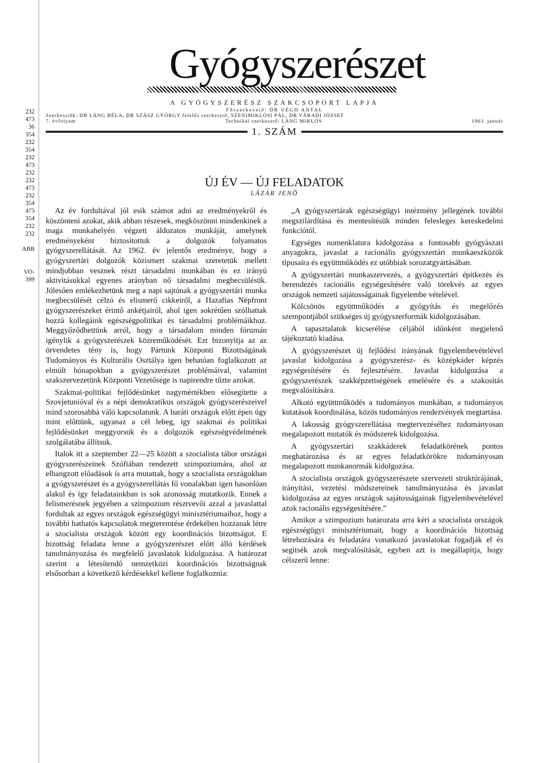232
473
36
354
232
354
232
473
232
232
473
232
354
473
354
232
232
ABB
VO-
399
Gyógyszerészet
A GYÓGYSZERÉSZ SZAKCSOPORT LAPJA
Főszerkesztő: DR VÉGH ANTAL
Szerkesztők: DR LÁNG BÉLA, DR SZÁSZ GYÖRGY felelős szerkesztő, SZENIMIKLÓSI PÁL, DR VÁRADI JÓZSEF
7. évfolyam Technikai szerkesztő: LÁNG MIKLÓS 1963. január
1. SZÁM
ÚJ ÉV — ÚJ FELADATOK
LÁZÁR JENŐ
Az év fordultával jól esik számot adni az eredményekről és köszönteni azokat, akik abban részesek, megköszönni mindenkinek a maga munkahelyén végzett áldozatos munkáját, amelynek eredményeként biztosítottuk a dolgozók folyamatos gyógyszerellátását. Az 1962. év jelentős eredménye, hogy a gyógyszertári dolgozók közismert szakmai szeretetük mellett mindjobban vesznek részt társadalmi munkában és ez irányú aktivitásukkal egyenes arányban nő társadalmi megbecsülésük. Jólesően emlékezhetünk meg a napi sajtónak a gyógyszertári munka megbecsülését célzó és elismerő cikkeiről, a Hazafias Népfront gyógyszerészeket érintő ankétjairól, ahol igen sokrétűen szólhattak hozzá kollegáink egészségpolitikai és társadalmi problémáikhoz. Meggyőződhettünk arról, hogy a társadalom minden fórumán igénylik a gyógyszerészek közreműködését. Ezt bizonyítja az az örvendetes tény is, hogy Pártunk Központi Bizottságának Tudományos és Kulturális Osztálya igen behatóan foglalkozott az elmúlt hónapokban a gyógyszerészet problémáival, valamint szakszervezetünk Központi Vezetősége is napirendre tűzte azokat.
Szakmai-politikai fejlődésünket nagymértékben elősegítette a Szovjetunióval és a népi demokratikus országok gyógyszerészeivel mind szorosabbá váló kapcsolatunk. A baráti országok előtt épen úgy mint előttünk, ugyanaz a cél lebeg, így szakmai és politikai fejlődésünket meggyorsuk és a dolgozók egészségvédelmének szolgálatába állítsuk.
Italok itt a szeptember 22—25 között a szocialista tábor országai gyógyszerészeinek Szófiában rendezett szimpoziumára, ahol az elhangzott előadások is arra mutattak, hogy a szocialista országokban a gyógyszerészet és a gyógyszerellátás fő vonalakban igen hasonlóan alakul és így feladatainkban is sok azonosság mutatkozik. Ennek a felismerésnek jegyében a szimpozium résztvevői azzal a javaslattal fordultak az egyes országok egészségügyi minisztériumaihoz, hogy a további hathatós kapcsolatok megteremtése érdekében hozzanak létre a szocialista országok között egy koordinációs bizottságot. E bizottság feladata lenne a gyógyszerészet előtt álló kérdések tanulmányozása és megfelelő javaslatok kidolgozása. A határozat szerint a létesítendő nemzetközi koordinációs bizottságnak elsősorban a következő kérdésekkel kellene foglalkoznia:
„A gyógyszertárak egészségügyi intézmény jellegének további megszilárdítása és mentesítésük minden felesleges kereskedelmi funkciótól.
Egységes nomenklatura kidolgozása a fontosabb gyógyászati anyagokra, javaslat a racionális gyógyszertári munkaeszközök típusaira és együttműködés ez utóbbiak sorozatgyártásában.
A gyógyszertári munkaszervezés, a gyógyszertári építkezés és berendezés racionális egységesítésére való törekvés az egyes országok nemzeti sajátosságainak figyelembe vételével.
Kölcsönös együttműködés a gyógyítás és megelőzés szempontjából szükséges új gyógyszerformák kidolgozásában.
A tapasztalatok kicserélése céljából időnként megjelenő tájékoztató kiadása.
A gyógyszerészet új fejlődési irányának figyelembevételével javaslat kidolgozása a gyógyszerész- és középkáder képzés egységesítésére és fejlesztésére. Javaslat kidolgozása a gyógyszerészek szakképzettségének emelésére és a szakosítás megvalósítására.
Alkotó együttműködés a tudományos munkában, a tudományos kutatások koordinálása, közös tudományos rendezvények megtartása.
A lakosság gyógyszerellátása megtervezéséhez tudományosan megalapozott mutatók és módszerek kidolgozása.
A gyógyszertári szakkáderek feladatkörének pontos meghatározása és az egyes feladatkörökre tudományosan megalapozott munkanormák kidolgozása.
A szocialista országok gyógyszerészete szervezeti struktúrájának, irányítási, vezetési módszereinek tanulmányozása és javaslat kidolgozása az egyes országok sajátosságainak figyelembevételével azok racionális egységesítésére.”
Amikor a szimpozium határozata arra kéri a szocialista országok egészségügyi minisztériumait, hogy a koordinációs bizottság létrehozására és feladatára vonatkozó javaslatokat fogadják el és segítsék azok megvalósítását, egyben azt is megállapítja, hogy célszerű lenne: